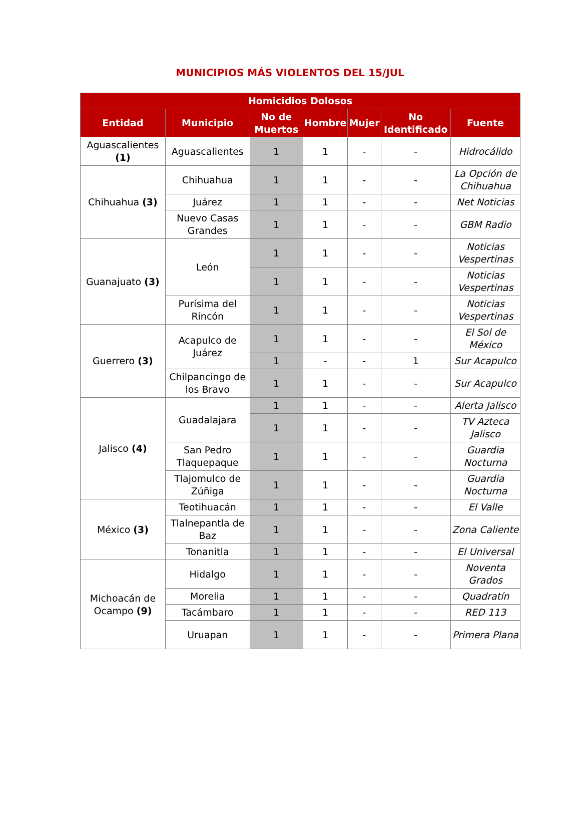MUNICIPIOS MÁS VIOLENTOS DEL 15/JUL
| Homicidios Dolosos | | | | | | |
| --- | --- | --- | --- | --- | --- | --- |
| Entidad | Municipio | No de Muertos | Hombre | Mujer | No Identificado | Fuente |
| Aguascalientes (1) | Aguascalientes | 1 | 1 | - | - | Hidrocálido |
| Chihuahua (3) | Chihuahua | 1 | 1 | - | - | La Opción de Chihuahua |
| | Juárez | 1 | 1 | - | - | Net Noticias |
| | Nuevo Casas Grandes | 1 | 1 | - | - | GBM Radio |
| Guanajuato (3) | León | 1 | 1 | - | - | Noticias Vespertinas |
| | | 1 | 1 | - | - | Noticias Vespertinas |
| | Purísima del Rincón | 1 | 1 | - | - | Noticias Vespertinas |
| Guerrero (3) | Acapulco de Juárez | 1 | 1 | - | - | El Sol de México |
| | | 1 | - | - | 1 | Sur Acapulco |
| | Chilpancingo de los Bravo | 1 | 1 | - | - | Sur Acapulco |
| Jalisco (4) | Guadalajara | 1 | 1 | - | - | Alerta Jalisco |
| | | 1 | 1 | - | - | TV Azteca Jalisco |
| | San Pedro Tlaquepaque | 1 | 1 | - | - | Guardia Nocturna |
| | Tlajomulco de Zúñiga | 1 | 1 | - | - | Guardia Nocturna |
| México (3) | Teotihuacán | 1 | 1 | - | - | El Valle |
| | Tlalnepantla de Baz | 1 | 1 | - | - | Zona Caliente |
| | Tonanitla | 1 | 1 | - | - | El Universal |
| Michoacán de Ocampo (9) | Hidalgo | 1 | 1 | - | - | Noventa Grados |
| | Morelia | 1 | 1 | - | - | Quadratín |
| | Tacámbaro | 1 | 1 | - | - | RED 113 |
| | Uruapan | 1 | 1 | - | - | Primera Plana |